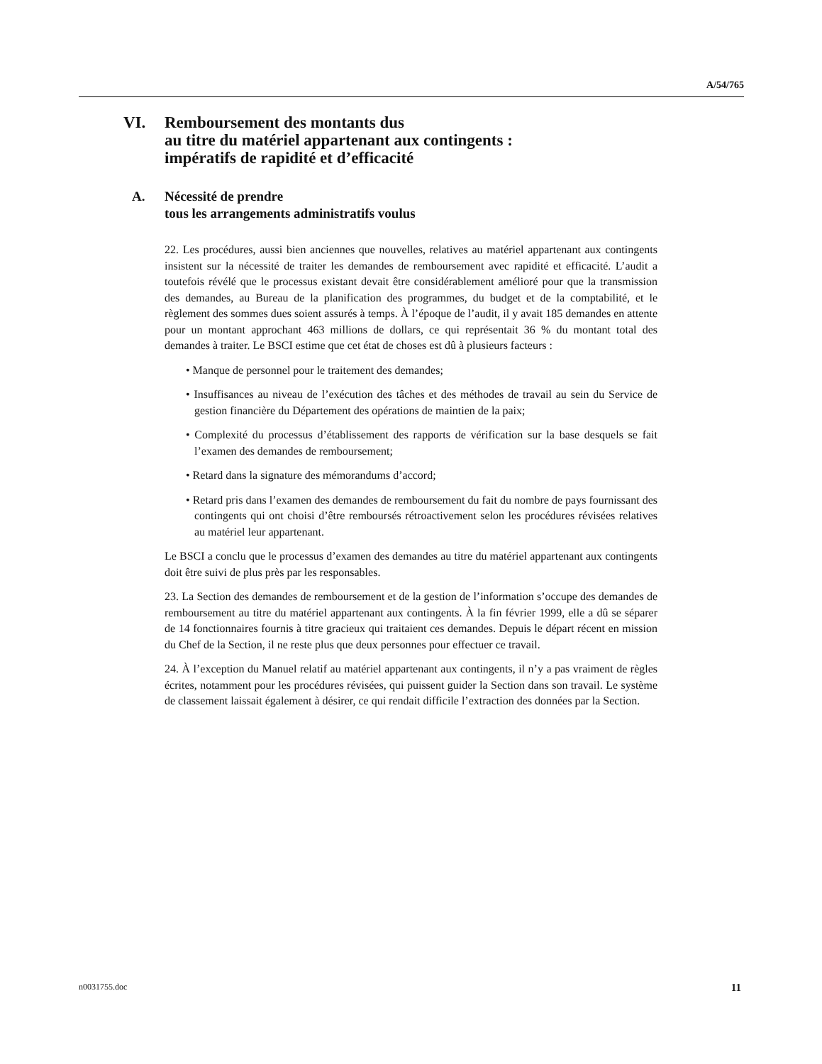A/54/765
VI. Remboursement des montants dus
au titre du matériel appartenant aux contingents :
impératifs de rapidité et d’efficacité
A. Nécessité de prendre
tous les arrangements administratifs voulus
22. Les procédures, aussi bien anciennes que nouvelles, relatives au matériel appartenant aux contingents insistent sur la nécessité de traiter les demandes de remboursement avec rapidité et efficacité. L’audit a toutefois révélé que le processus existant devait être considérablement amélioré pour que la transmission des demandes, au Bureau de la planification des programmes, du budget et de la comptabilité, et le règlement des sommes dues soient assurés à temps. À l’époque de l’audit, il y avait 185 demandes en attente pour un montant approchant 463 millions de dollars, ce qui représentait 36 % du montant total des demandes à traiter. Le BSCI estime que cet état de choses est dû à plusieurs facteurs :
• Manque de personnel pour le traitement des demandes;
• Insuffisances au niveau de l’exécution des tâches et des méthodes de travail au sein du Service de gestion financière du Département des opérations de maintien de la paix;
• Complexité du processus d’établissement des rapports de vérification sur la base desquels se fait l’examen des demandes de remboursement;
• Retard dans la signature des mémorandums d’accord;
• Retard pris dans l’examen des demandes de remboursement du fait du nombre de pays fournissant des contingents qui ont choisi d’être remboursés rétroactivement selon les procédures révisées relatives au matériel leur appartenant.
Le BSCI a conclu que le processus d’examen des demandes au titre du matériel appartenant aux contingents doit être suivi de plus près par les responsables.
23. La Section des demandes de remboursement et de la gestion de l’information s’occupe des demandes de remboursement au titre du matériel appartenant aux contingents. À la fin février 1999, elle a dû se séparer de 14 fonctionnaires fournis à titre gracieux qui traitaient ces demandes. Depuis le départ récent en mission du Chef de la Section, il ne reste plus que deux personnes pour effectuer ce travail.
24. À l’exception du Manuel relatif au matériel appartenant aux contingents, il n’y a pas vraiment de règles écrites, notamment pour les procédures révisées, qui puissent guider la Section dans son travail. Le système de classement laissait également à désirer, ce qui rendait difficile l’extraction des données par la Section.
n0031755.doc 11